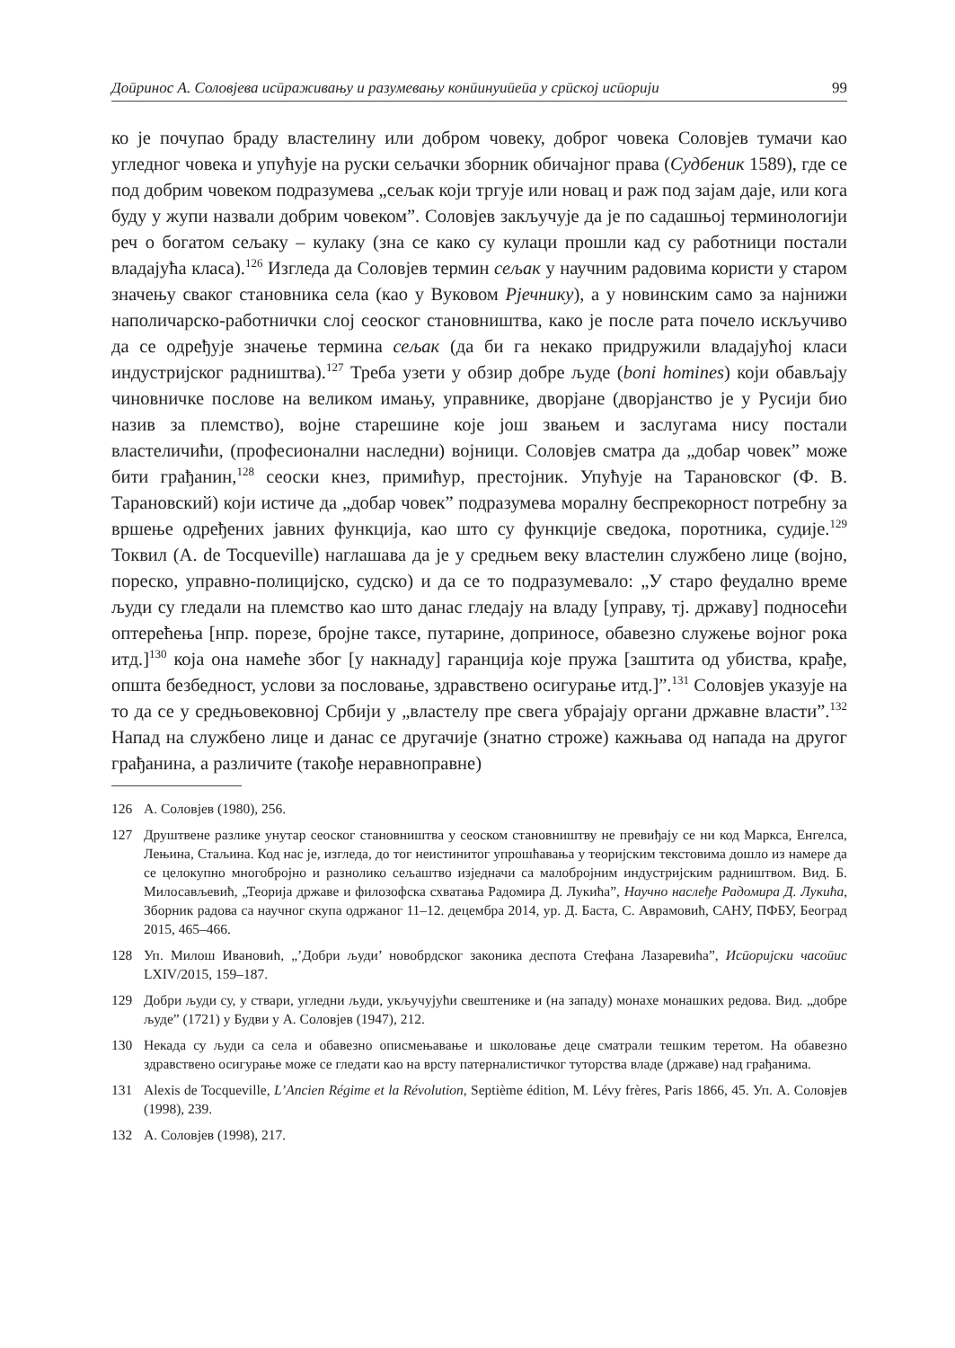Доӣринос А. Соловјева исӣраживању и разумевању конӣинуиӣеӣа у срӣској исӣорији 99
ко је почупао браду властелину или добром човеку, доброг човека Соловјев тумачи као угледног човека и упућује на руски сељачки зборник обичајног права (Судбеник 1589), где се под добрим човеком подразумева „сељак који тргује или новац и раж под зајам даје, или кога буду у жупи назвали добрим човеком”. Соловјев закључује да је по садашњој терминологији реч о богатом сељаку – кулаку (зна се како су кулаци прошли кад су работници постали владајућа класа).<sup>126</sup> Изгледа да Соловјев термин сељак у научним радовима користи у старом значењу сваког становника села (као у Вуковом Рјечнику), а у новинским само за најнижи наполичарско-работнички слој сеоског становништва, како је после рата почело искључиво да се одређује значење термина сељак (да би га некако придружили владајућој класи индустријског радништва).<sup>127</sup> Треба узети у обзир добре људе (boni homines) који обављају чиновничке послове на великом имању, управнике, дворјане (дворјанство је у Русији био назив за племство), војне старешине које још звањем и заслугама нису постали властеличићи, (професионални наследни) војници. Соловјев сматра да „добар човек” може бити грађанин,<sup>128</sup> сеоски кнез, примићур, престојник. Упућује на Тарановског (Ф. В. Тарановский) који истиче да „добар човек” подразумева моралну беспрекорност потребну за вршење одређених јавних функција, као што су функције сведока, поротника, судије.<sup>129</sup> Токвил (A. de Tocqueville) наглашава да је у средњем веку властелин службено лице (војно, пореско, управно-полицијско, судско) и да се то подразумевало: „У старо феудално време људи су гледали на племство као што данас гледају на владу [управу, тј. државу] подносећи оптерећења [нпр. порезе, бројне таксе, путарине, доприносе, обавезно служење војног рока итд.]<sup>130</sup> која она намеће због [у накнаду] гаранција које пружа [заштита од убиства, крађе, општа безбедност, услови за пословање, здравствено осигурање итд.]”.<sup>131</sup> Соловјев указује на то да се у средњовековној Србији у „властелу пре свега убрајају органи државне власти”.<sup>132</sup> Напад на службено лице и данас се другачије (знатно строже) кажњава од напада на другог грађанина, а различите (такође неравноправне)
126 А. Соловјев (1980), 256.
127 Друштвене разлике унутар сеоског становништва у сеоском становништву не превиђају се ни код Маркса, Енгелса, Лењина, Стаљина. Код нас је, изгледа, до тог неистинитог упрошћавања у теоријским текстовима дошло из намере да се целокупно многобројно и разнолико сељаштво изједначи са малобројним индустријским радништвом. Вид. Б. Милосављевић, „Теорија државе и филозофска схватања Радомира Д. Лукића”, Научно наслеђе Радомира Д. Лукића, Зборник радова са научног скупа одржаног 11–12. децембра 2014, ур. Д. Баста, С. Аврамовић, САНУ, ПФБУ, Београд 2015, 465–466.
128 Уп. Милош Ивановић, „’Добри људи’ новобрдског законика деспота Стефана Лазаревића”, Исӣоријски часоӣис LXIV/2015, 159–187.
129 Добри људи су, у ствари, угледни људи, укључујући свештенике и (на западу) монахе монашких редова. Вид. „добре људе” (1721) у Будви у А. Соловјев (1947), 212.
130 Некада су људи са села и обавезно описмењавање и школовање деце сматрали тешким теретом. На обавезно здравствено осигурање може се гледати као на врсту патерналистичког туторства владе (државе) над грађанима.
131 Alexis de Tocqueville, L’Ancien Régime et la Révolution, Septième édition, M. Lévy frères, Paris 1866, 45. Уп. А. Соловјев (1998), 239.
132 А. Соловјев (1998), 217.